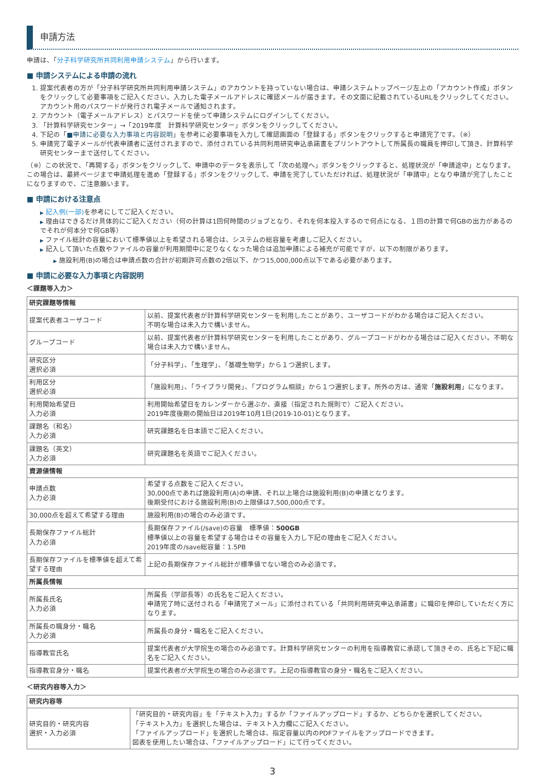申請方法
申請は、「分子科学研究所共同利用申請システム」から行います。
■ 申請システムによる申請の流れ
1. 提案代表者の方が「分子科学研究所共同利用申請システム」のアカウントを持っていない場合は、申請システムトップページ左上の「アカウント作成」ボタンをクリックして必要事項をご記入ください。入力した電子メールアドレスに確認メールが届きます。その文面に記載されているURLをクリックしてください。アカウント用のパスワードが発行され電子メールで通知されます。
2. アカウント（電子メールアドレス）とパスワードを使って申請システムにログインしてください。
3. 「計算科学研究センター」→「2019年度　計算科学研究センター」ボタンをクリックしてください。
4. 下記の「■申請に必要な入力事項と内容説明」を参考に必要事項を入力して確認画面の「登録する」ボタンをクリックすると申請完了です。（※）
5. 申請完了電子メールが代表申請者に送付されますので、添付されている共同利用研究申込承諾書をプリントアウトして所属長の職員を押印して頂き、計算科学研究センターまで送付してください。
（※）この状況で、「再開する」ボタンをクリックして、申請中のデータを表示して「次の処理へ」ボタンをクリックすると、処理状況が「申請途中」となります。この場合は、最終ページまで申請処理を進め「登録する」ボタンをクリックして、申請を完了していただければ、処理状況が「申請中」となり申請が完了したことになりますので、ご注意願います。
■ 申請における注意点
▶ 記入例(一部) を参考にしてご記入ください。
▶ 理由はできるだけ具体的にご記入ください（何の計算は1回何時間のジョブとなり、それを何本投入するので何点になる、１回の計算で何GBの出力があるのでそれが何本分で何GB等）
▶ ファイル総計の容量において標準値以上を希望される場合は、システムの総容量を考慮しご記入ください。
▶ 記入して頂いた点数やファイルの容量が利用期間中に足りなくなった場合は追加申請による補充が可能ですが、以下の制限があります。
▶ 施設利用(B)の場合は申請点数の合計が初期許可点数の2倍以下、かつ15,000,000点以下である必要があります。
■ 申請に必要な入力事項と内容説明
＜課題等入力＞
| 研究課題等情報 | |
| --- | --- |
| 提案代表者ユーザコード | 以前、提案代表者が計算科学研究センターを利用したことがあり、ユーザコードがわかる場合はご記入ください。 不明な場合は未入力で構いません。 |
| グループコード | 以前、提案代表者が計算科学研究センターを利用したことがあり、グループコードがわかる場合はご記入ください。不明な場合は未入力で構いません。 |
| 研究区分 選択必須 | 「分子科学」、「生理学」、「基礎生物学」から１つ選択します。 |
| 利用区分 選択必須 | 「施設利用」、「ライブラリ開発」、「プログラム相談」から１つ選択します。所外の方は、通常「 施設利用 」になります。 |
| 利用開始希望日 入力必須 | 利用開始希望日をカレンダーから選ぶか、直接（指定された規則で）ご記入ください。 2019年度後期の開始日は2019年10月1日(2019-10-01)となります。 |
| 課題名（和名） 入力必須 | 研究課題名を日本語でご記入ください。 |
| 課題名（英文） 入力必須 | 研究課題名を英語でご記入ください。 |
| 資源値情報 | |
| 申請点数 入力必須 | 希望する点数をご記入ください。 30,000点であれば施設利用(A)の申請、それ以上場合は施設利用(B)の申請となります。 後期受付における施設利用(B)の上限値は7,500,000点です。 |
| 30,000点を超えて希望する理由 | 施設利用(B)の場合のみ必須です。 |
| 長期保存ファイル総計 入力必須 | 長期保存ファイル(/save)の容量 標準値： 500GB 標準値以上の容量を希望する場合はその容量を入力し下記の理由をご記入ください。 2019年度の/save総容量：1.5PB |
| 長期保存ファイルを標準値を超えて希望する理由 | 上記の長期保存ファイル総計が標準値でない場合のみ必須です。 |
| 所属長情報 | |
| 所属長氏名 入力必須 | 所属長（学部長等）の氏名をご記入ください。 申請完了時に送付される「申請完了メール」に添付されている「共同利用研究申込承諾書」に職印を押印していただく方になります。 |
| 所属長の職身分・職名 入力必須 | 所属長の身分・職名をご記入ください。 |
| 指導教官氏名 | 提案代表者が大学院生の場合のみ必須です。計算科学研究センターの利用を指導教官に承認して頂きその、氏名と下記に職名をご記入ください。 |
| 指導教官身分・職名 | 提案代表者が大学院生の場合のみ必須です。上記の指導教官の身分・職名をご記入ください。 |
＜研究内容等入力＞
| 研究内容等 | |
| --- | --- |
| 研究目的・研究内容 選択・入力必須 | 「研究目的・研究内容」を「テキスト入力」するか「ファイルアップロード」するか、どちらかを選択してください。 「テキスト入力」を選択した場合は、テキスト入力欄にご記入ください。 「ファイルアップロード」を選択した場合は、指定容量以内のPDFファイルをアップロードできます。 図表を使用したい場合は、「ファイルアップロード」にて行ってください。 |
3